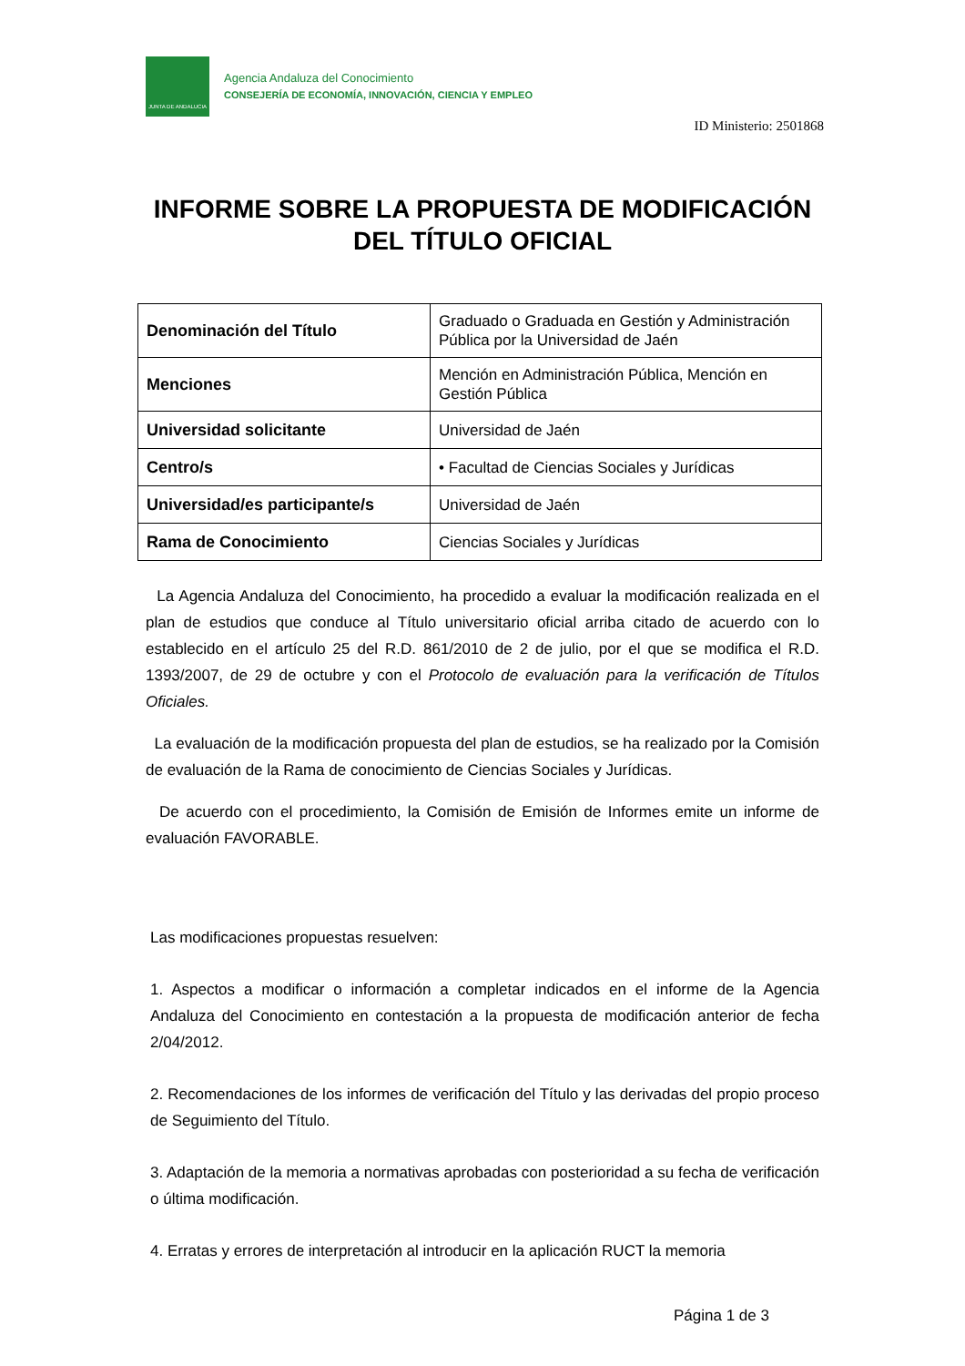JUNTA DE ANDALUCIA
Agencia Andaluza del Conocimiento
CONSEJERÍA DE ECONOMÍA, INNOVACIÓN, CIENCIA Y EMPLEO
ID Ministerio: 2501868
INFORME SOBRE LA PROPUESTA DE MODIFICACIÓN DEL TÍTULO OFICIAL
| Denominación del Título | Graduado o Graduada en Gestión y Administración Pública por la Universidad de Jaén |
| Menciones | Mención en Administración Pública, Mención en Gestión Pública |
| Universidad solicitante | Universidad de Jaén |
| Centro/s | • Facultad de Ciencias Sociales y Jurídicas |
| Universidad/es participante/s | Universidad de Jaén |
| Rama de Conocimiento | Ciencias Sociales y Jurídicas |
La Agencia Andaluza del Conocimiento, ha procedido a evaluar la modificación realizada en el plan de estudios que conduce al Título universitario oficial arriba citado de acuerdo con lo establecido en el artículo 25 del R.D. 861/2010 de 2 de julio, por el que se modifica el R.D. 1393/2007, de 29 de octubre y con el Protocolo de evaluación para la verificación de Títulos Oficiales.
La evaluación de la modificación propuesta del plan de estudios, se ha realizado por la Comisión de evaluación de la Rama de conocimiento de Ciencias Sociales y Jurídicas.
De acuerdo con el procedimiento, la Comisión de Emisión de Informes emite un informe de evaluación FAVORABLE.
Las modificaciones propuestas resuelven:
1. Aspectos a modificar o información a completar indicados en el informe de la Agencia Andaluza del Conocimiento en contestación a la propuesta de modificación anterior de fecha 2/04/2012.
2. Recomendaciones de los informes de verificación del Título y las derivadas del propio proceso de Seguimiento del Título.
3. Adaptación de la memoria a normativas aprobadas con posterioridad a su fecha de verificación o última modificación.
4. Erratas y errores de interpretación al introducir en la aplicación RUCT la memoria
Página 1 de 3